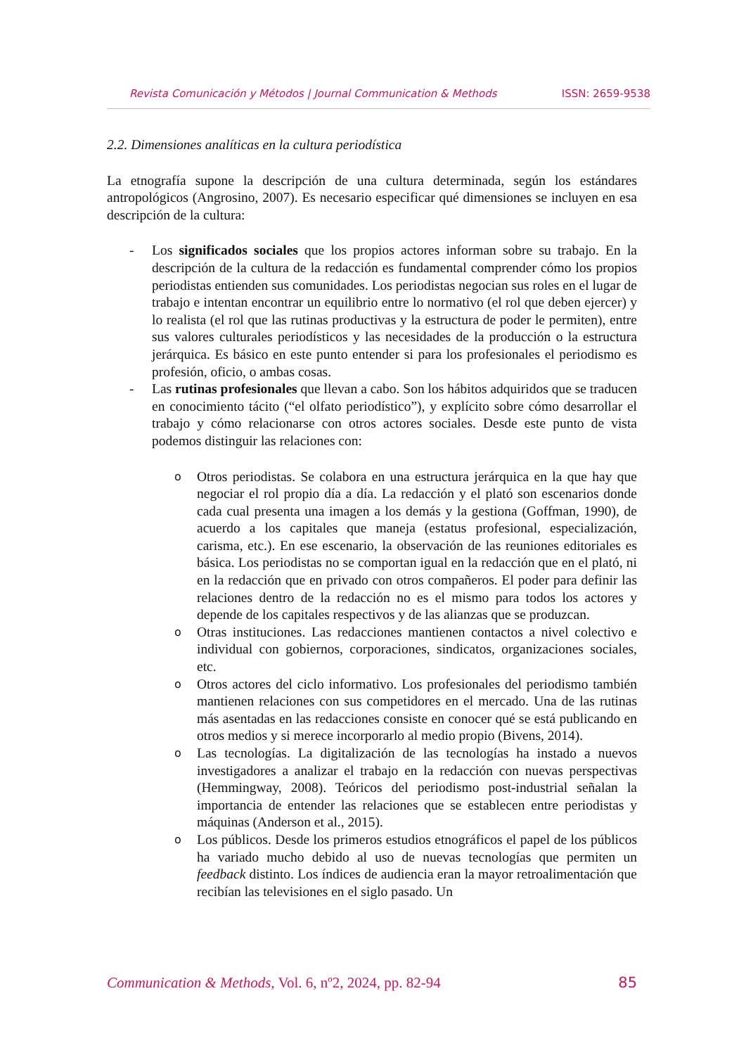Revista Comunicación y Métodos | Journal Communication & Methods ISSN: 2659-9538
2.2. Dimensiones analíticas en la cultura periodística
La etnografía supone la descripción de una cultura determinada, según los estándares antropológicos (Angrosino, 2007). Es necesario especificar qué dimensiones se incluyen en esa descripción de la cultura:
- Los significados sociales que los propios actores informan sobre su trabajo. En la descripción de la cultura de la redacción es fundamental comprender cómo los propios periodistas entienden sus comunidades. Los periodistas negocian sus roles en el lugar de trabajo e intentan encontrar un equilibrio entre lo normativo (el rol que deben ejercer) y lo realista (el rol que las rutinas productivas y la estructura de poder le permiten), entre sus valores culturales periodísticos y las necesidades de la producción o la estructura jerárquica. Es básico en este punto entender si para los profesionales el periodismo es profesión, oficio, o ambas cosas.
- Las rutinas profesionales que llevan a cabo. Son los hábitos adquiridos que se traducen en conocimiento tácito (“el olfato periodístico”), y explícito sobre cómo desarrollar el trabajo y cómo relacionarse con otros actores sociales. Desde este punto de vista podemos distinguir las relaciones con:
o Otros periodistas. Se colabora en una estructura jerárquica en la que hay que negociar el rol propio día a día. La redacción y el plató son escenarios donde cada cual presenta una imagen a los demás y la gestiona (Goffman, 1990), de acuerdo a los capitales que maneja (estatus profesional, especialización, carisma, etc.). En ese escenario, la observación de las reuniones editoriales es básica. Los periodistas no se comportan igual en la redacción que en el plató, ni en la redacción que en privado con otros compañeros. El poder para definir las relaciones dentro de la redacción no es el mismo para todos los actores y depende de los capitales respectivos y de las alianzas que se produzcan.
o Otras instituciones. Las redacciones mantienen contactos a nivel colectivo e individual con gobiernos, corporaciones, sindicatos, organizaciones sociales, etc.
o Otros actores del ciclo informativo. Los profesionales del periodismo también mantienen relaciones con sus competidores en el mercado. Una de las rutinas más asentadas en las redacciones consiste en conocer qué se está publicando en otros medios y si merece incorporarlo al medio propio (Bivens, 2014).
o Las tecnologías. La digitalización de las tecnologías ha instado a nuevos investigadores a analizar el trabajo en la redacción con nuevas perspectivas (Hemmingway, 2008). Teóricos del periodismo post-industrial señalan la importancia de entender las relaciones que se establecen entre periodistas y máquinas (Anderson et al., 2015).
o Los públicos. Desde los primeros estudios etnográficos el papel de los públicos ha variado mucho debido al uso de nuevas tecnologías que permiten un feedback distinto. Los índices de audiencia eran la mayor retroalimentación que recibían las televisiones en el siglo pasado. Un
Communication & Methods, Vol. 6, nº2, 2024, pp. 82-94 85